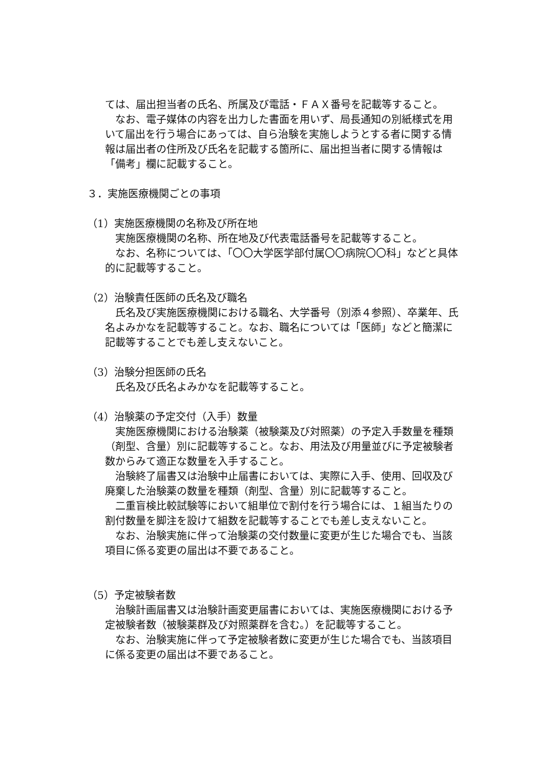ては、届出担当者の氏名、所属及び電話・ＦＡＸ番号を記載等すること。
なお、電子媒体の内容を出力した書面を用いず、局長通知の別紙様式を用いて届出を行う場合にあっては、自ら治験を実施しようとする者に関する情報は届出者の住所及び氏名を記載する箇所に、届出担当者に関する情報は「備考」欄に記載すること。
３．実施医療機関ごとの事項
（1）実施医療機関の名称及び所在地
実施医療機関の名称、所在地及び代表電話番号を記載等すること。
なお、名称については、「〇〇大学医学部付属〇〇病院〇〇科」などと具体的に記載等すること。
（2）治験責任医師の氏名及び職名
氏名及び実施医療機関における職名、大学番号（別添４参照）、卒業年、氏名よみかなを記載等すること。なお、職名については「医師」などと簡潔に記載等することでも差し支えないこと。
（3）治験分担医師の氏名
氏名及び氏名よみかなを記載等すること。
（4）治験薬の予定交付（入手）数量
実施医療機関における治験薬（被験薬及び対照薬）の予定入手数量を種類（剤型、含量）別に記載等すること。なお、用法及び用量並びに予定被験者数からみて適正な数量を入手すること。
治験終了届書又は治験中止届書においては、実際に入手、使用、回収及び廃棄した治験薬の数量を種類（剤型、含量）別に記載等すること。
二重盲検比較試験等において組単位で割付を行う場合には、１組当たりの割付数量を脚注を設けて組数を記載等することでも差し支えないこと。
なお、治験実施に伴って治験薬の交付数量に変更が生じた場合でも、当該項目に係る変更の届出は不要であること。
（5）予定被験者数
治験計画届書又は治験計画変更届書においては、実施医療機関における予定被験者数（被験薬群及び対照薬群を含む。）を記載等すること。
なお、治験実施に伴って予定被験者数に変更が生じた場合でも、当該項目に係る変更の届出は不要であること。